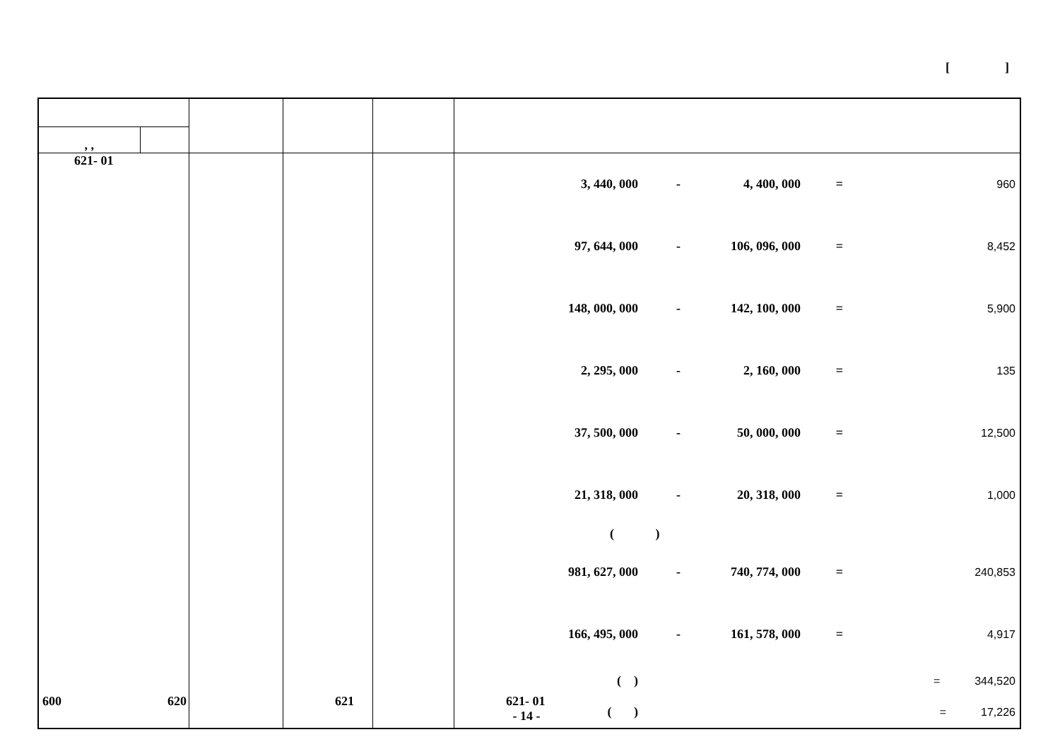[]
| , , | | | | | |
| 621- 01 | | | | | 3, 440, 000 - 4, 400, 000 = 960 97, 644, 000 - 106, 096, 000 = 8,452 148, 000, 000 - 142, 100, 000 = 5,900 2, 295, 000 - 2, 160, 000 = 135 37, 500, 000 - 50, 000, 000 = 12,500 21, 318, 000 - 20, 318, 000 = 1,000 ( ) 981, 627, 000 - 740, 774, 000 = 240,853 166, 495, 000 - 161, 578, 000 = 4,917 ( ) = 344,520 ( ) = 17,226 |
600 620 621 621- 01
- 14 -